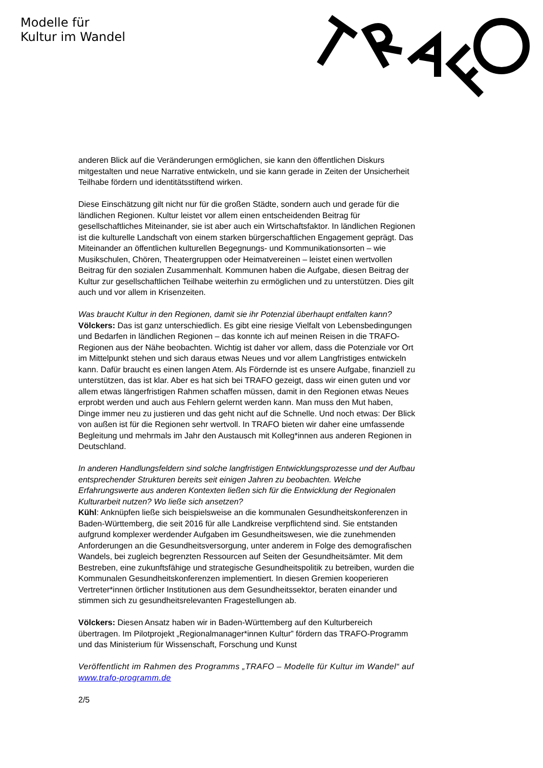Modelle für
Kultur im Wandel
anderen Blick auf die Veränderungen ermöglichen, sie kann den öffentlichen Diskurs mitgestalten und neue Narrative entwickeln, und sie kann gerade in Zeiten der Unsicherheit Teilhabe fördern und identitätsstiftend wirken.
Diese Einschätzung gilt nicht nur für die großen Städte, sondern auch und gerade für die ländlichen Regionen. Kultur leistet vor allem einen entscheidenden Beitrag für gesellschaftliches Miteinander, sie ist aber auch ein Wirtschaftsfaktor. In ländlichen Regionen ist die kulturelle Landschaft von einem starken bürgerschaftlichen Engagement geprägt. Das Miteinander an öffentlichen kulturellen Begegnungs- und Kommunikationsorten – wie Musikschulen, Chören, Theatergruppen oder Heimatvereinen – leistet einen wertvollen Beitrag für den sozialen Zusammenhalt. Kommunen haben die Aufgabe, diesen Beitrag der Kultur zur gesellschaftlichen Teilhabe weiterhin zu ermöglichen und zu unterstützen. Dies gilt auch und vor allem in Krisenzeiten.
Was braucht Kultur in den Regionen, damit sie ihr Potenzial überhaupt entfalten kann?
Völckers: Das ist ganz unterschiedlich. Es gibt eine riesige Vielfalt von Lebensbedingungen und Bedarfen in ländlichen Regionen – das konnte ich auf meinen Reisen in die TRAFO-Regionen aus der Nähe beobachten. Wichtig ist daher vor allem, dass die Potenziale vor Ort im Mittelpunkt stehen und sich daraus etwas Neues und vor allem Langfristiges entwickeln kann. Dafür braucht es einen langen Atem. Als Fördernde ist es unsere Aufgabe, finanziell zu unterstützen, das ist klar. Aber es hat sich bei TRAFO gezeigt, dass wir einen guten und vor allem etwas längerfristigen Rahmen schaffen müssen, damit in den Regionen etwas Neues erprobt werden und auch aus Fehlern gelernt werden kann. Man muss den Mut haben, Dinge immer neu zu justieren und das geht nicht auf die Schnelle. Und noch etwas: Der Blick von außen ist für die Regionen sehr wertvoll. In TRAFO bieten wir daher eine umfassende Begleitung und mehrmals im Jahr den Austausch mit Kolleg*innen aus anderen Regionen in Deutschland.
In anderen Handlungsfeldern sind solche langfristigen Entwicklungsprozesse und der Aufbau entsprechender Strukturen bereits seit einigen Jahren zu beobachten. Welche Erfahrungswerte aus anderen Kontexten ließen sich für die Entwicklung der Regionalen Kulturarbeit nutzen? Wo ließe sich ansetzen?
Kühl: Anknüpfen ließe sich beispielsweise an die kommunalen Gesundheitskonferenzen in Baden-Württemberg, die seit 2016 für alle Landkreise verpflichtend sind. Sie entstanden aufgrund komplexer werdender Aufgaben im Gesundheitswesen, wie die zunehmenden Anforderungen an die Gesundheitsversorgung, unter anderem in Folge des demografischen Wandels, bei zugleich begrenzten Ressourcen auf Seiten der Gesundheitsämter. Mit dem Bestreben, eine zukunftsfähige und strategische Gesundheitspolitik zu betreiben, wurden die Kommunalen Gesundheitskonferenzen implementiert. In diesen Gremien kooperieren Vertreter*innen örtlicher Institutionen aus dem Gesundheitssektor, beraten einander und stimmen sich zu gesundheitsrelevanten Fragestellungen ab.
Völckers: Diesen Ansatz haben wir in Baden-Württemberg auf den Kulturbereich übertragen. Im Pilotprojekt „Regionalmanager*innen Kultur” fördern das TRAFO-Programm und das Ministerium für Wissenschaft, Forschung und Kunst
Veröffentlicht im Rahmen des Programms „TRAFO – Modelle für Kultur im Wandel“ auf www.trafo-programm.de
2/5